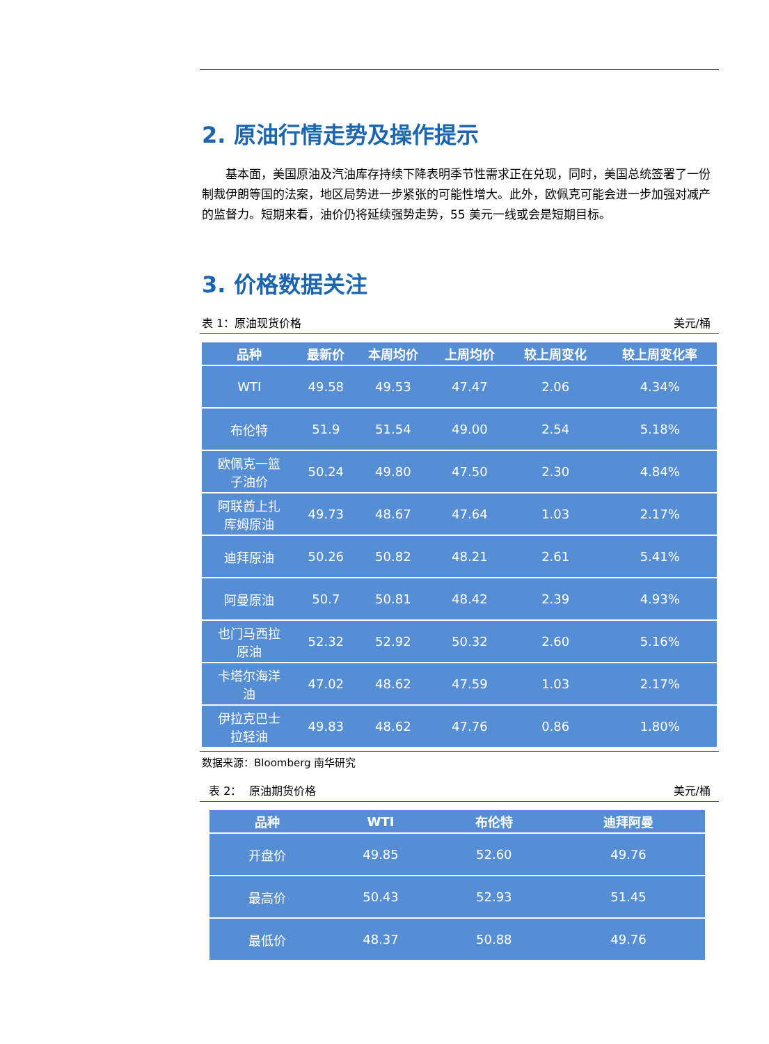2. 原油行情走势及操作提示
基本面，美国原油及汽油库存持续下降表明季节性需求正在兑现，同时，美国总统签署了一份制裁伊朗等国的法案，地区局势进一步紧张的可能性增大。此外，欧佩克可能会进一步加强对减产的监督力。短期来看，油价仍将延续强势走势，55 美元一线或会是短期目标。
3. 价格数据关注
表 1：原油现货价格 美元/桶
| 品种 | 最新价 | 本周均价 | 上周均价 | 较上周变化 | 较上周变化率 |
| --- | --- | --- | --- | --- | --- |
| WTI | 49.58 | 49.53 | 47.47 | 2.06 | 4.34% |
| 布伦特 | 51.9 | 51.54 | 49.00 | 2.54 | 5.18% |
| 欧佩克一篮 子油价 | 50.24 | 49.80 | 47.50 | 2.30 | 4.84% |
| 阿联酋上扎 库姆原油 | 49.73 | 48.67 | 47.64 | 1.03 | 2.17% |
| 迪拜原油 | 50.26 | 50.82 | 48.21 | 2.61 | 5.41% |
| 阿曼原油 | 50.7 | 50.81 | 48.42 | 2.39 | 4.93% |
| 也门马西拉 原油 | 52.32 | 52.92 | 50.32 | 2.60 | 5.16% |
| 卡塔尔海洋 油 | 47.02 | 48.62 | 47.59 | 1.03 | 2.17% |
| 伊拉克巴士 拉轻油 | 49.83 | 48.62 | 47.76 | 0.86 | 1.80% |
数据来源：Bloomberg 南华研究
表 2： 原油期货价格 美元/桶
| 品种 | WTI | 布伦特 | 迪拜阿曼 |
| --- | --- | --- | --- |
| 开盘价 | 49.85 | 52.60 | 49.76 |
| 最高价 | 50.43 | 52.93 | 51.45 |
| 最低价 | 48.37 | 50.88 | 49.76 |